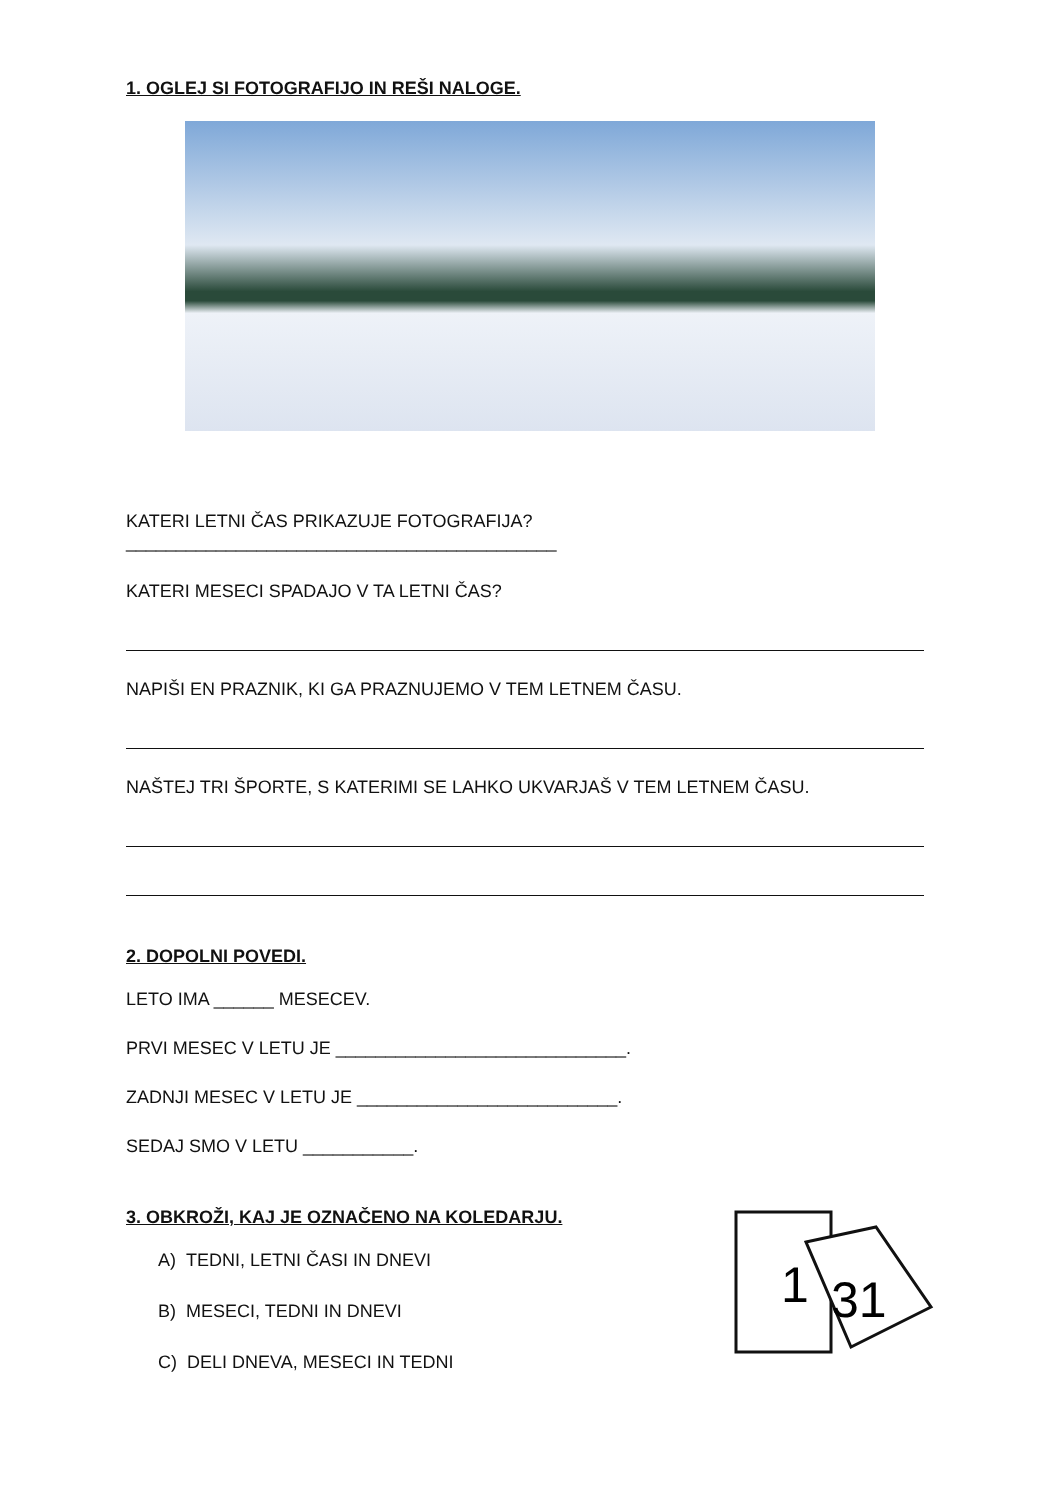1. OGLEJ SI FOTOGRAFIJO IN REŠI NALOGE.
KATERI LETNI ČAS PRIKAZUJE FOTOGRAFIJA? ___________________________________________
KATERI MESECI SPADAJO V TA LETNI ČAS?
NAPIŠI EN PRAZNIK, KI GA PRAZNUJEMO V TEM LETNEM ČASU.
NAŠTEJ TRI ŠPORTE, S KATERIMI SE LAHKO UKVARJAŠ V TEM LETNEM ČASU.
2. DOPOLNI POVEDI.
LETO IMA ______ MESECEV.
PRVI MESEC V LETU JE _____________________________.
ZADNJI MESEC V LETU JE __________________________.
SEDAJ SMO V LETU ___________.
3. OBKROŽI, KAJ JE OZNAČENO NA KOLEDARJU.
A) TEDNI, LETNI ČASI IN DNEVI
B) MESECI, TEDNI IN DNEVI
C) DELI DNEVA, MESECI IN TEDNI
1
31